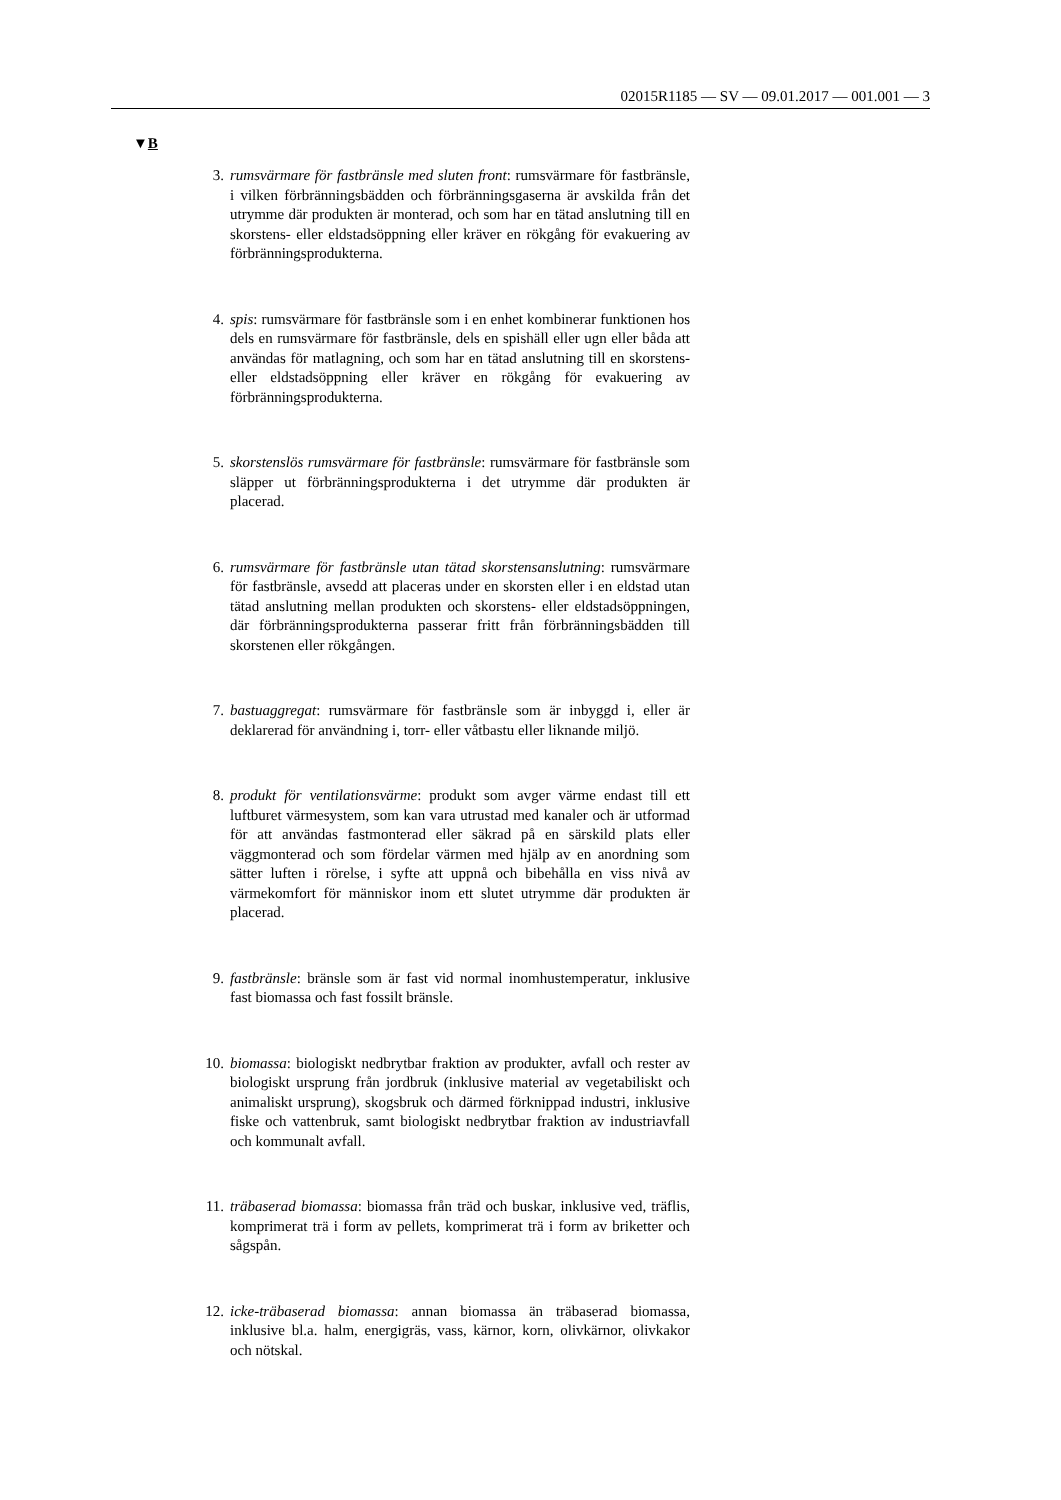02015R1185 — SV — 09.01.2017 — 001.001 — 3
▼B
3. rumsvärmare för fastbränsle med sluten front: rumsvärmare för fastbränsle, i vilken förbränningsbädden och förbränningsgaserna är avskilda från det utrymme där produkten är monterad, och som har en tätad anslutning till en skorstens- eller eldstadsöppning eller kräver en rökgång för evakuering av förbränningsprodukterna.
4. spis: rumsvärmare för fastbränsle som i en enhet kombinerar funktionen hos dels en rumsvärmare för fastbränsle, dels en spishäll eller ugn eller båda att användas för matlagning, och som har en tätad anslutning till en skorstens- eller eldstadsöppning eller kräver en rökgång för evakuering av förbränningsprodukterna.
5. skorstenslös rumsvärmare för fastbränsle: rumsvärmare för fastbränsle som släpper ut förbränningsprodukterna i det utrymme där produkten är placerad.
6. rumsvärmare för fastbränsle utan tätad skorstensanslutning: rumsvärmare för fastbränsle, avsedd att placeras under en skorsten eller i en eldstad utan tätad anslutning mellan produkten och skorstens- eller eldstadsöppningen, där förbränningsprodukterna passerar fritt från förbränningsbädden till skorstenen eller rökgången.
7. bastuaggregat: rumsvärmare för fastbränsle som är inbyggd i, eller är deklarerad för användning i, torr- eller våtbastu eller liknande miljö.
8. produkt för ventilationsvärme: produkt som avger värme endast till ett luftburet värmesystem, som kan vara utrustad med kanaler och är utformad för att användas fastmonterad eller säkrad på en särskild plats eller väggmonterad och som fördelar värmen med hjälp av en anordning som sätter luften i rörelse, i syfte att uppnå och bibehålla en viss nivå av värmekomfort för människor inom ett slutet utrymme där produkten är placerad.
9. fastbränsle: bränsle som är fast vid normal inomhustemperatur, inklusive fast biomassa och fast fossilt bränsle.
10. biomassa: biologiskt nedbrytbar fraktion av produkter, avfall och rester av biologiskt ursprung från jordbruk (inklusive material av vegetabiliskt och animaliskt ursprung), skogsbruk och därmed förknippad industri, inklusive fiske och vattenbruk, samt biologiskt nedbrytbar fraktion av industriavfall och kommunalt avfall.
11. träbaserad biomassa: biomassa från träd och buskar, inklusive ved, träflis, komprimerat trä i form av pellets, komprimerat trä i form av briketter och sågspån.
12. icke-träbaserad biomassa: annan biomassa än träbaserad biomassa, inklusive bl.a. halm, energigräs, vass, kärnor, korn, olivkärnor, olivkakor och nötskal.